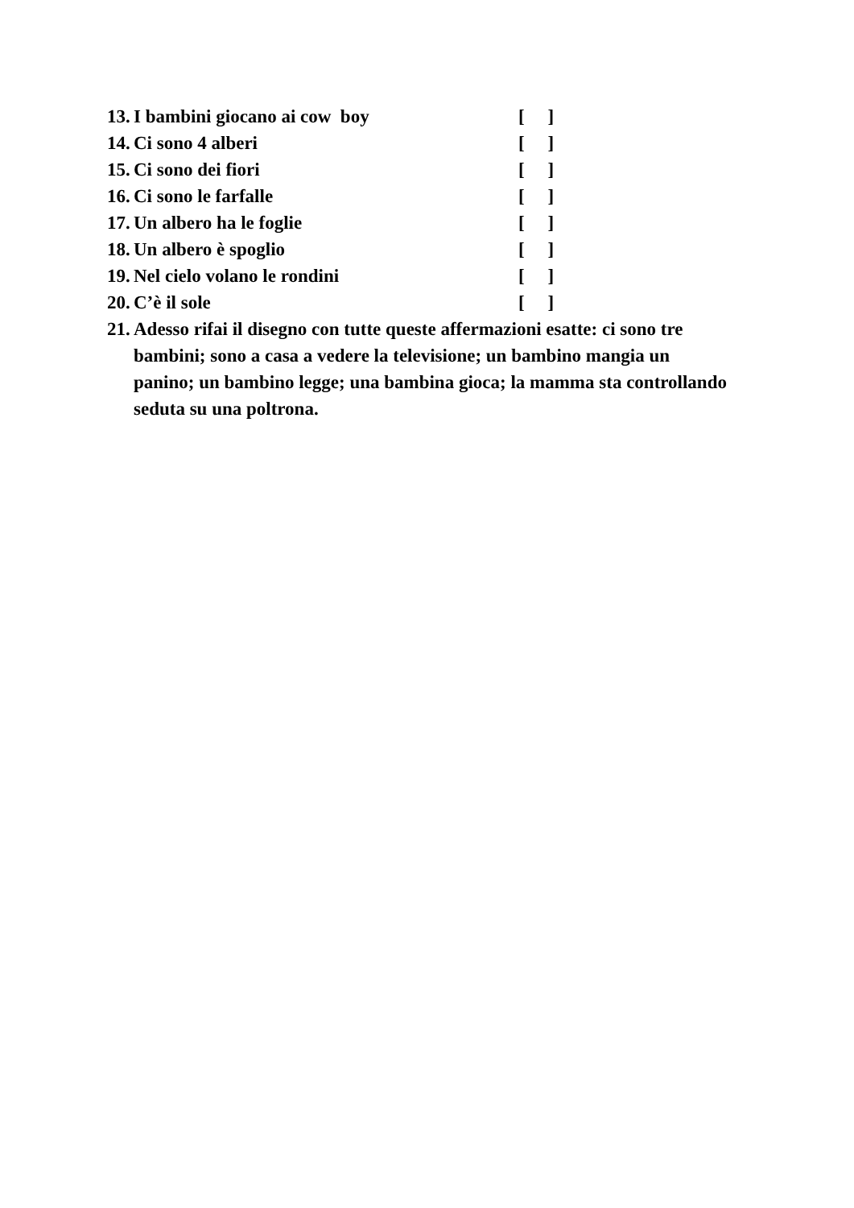13. I bambini giocano ai cow boy [ ]
14. Ci sono 4 alberi [ ]
15. Ci sono dei fiori [ ]
16. Ci sono le farfalle [ ]
17. Un albero ha le foglie [ ]
18. Un albero è spoglio [ ]
19. Nel cielo volano le rondini [ ]
20. C’è il sole [ ]
21. Adesso rifai il disegno con tutte queste affermazioni esatte: ci sono tre bambini; sono a casa a vedere la televisione; un bambino mangia un panino; un bambino legge; una bambina gioca; la mamma sta controllando seduta su una poltrona.